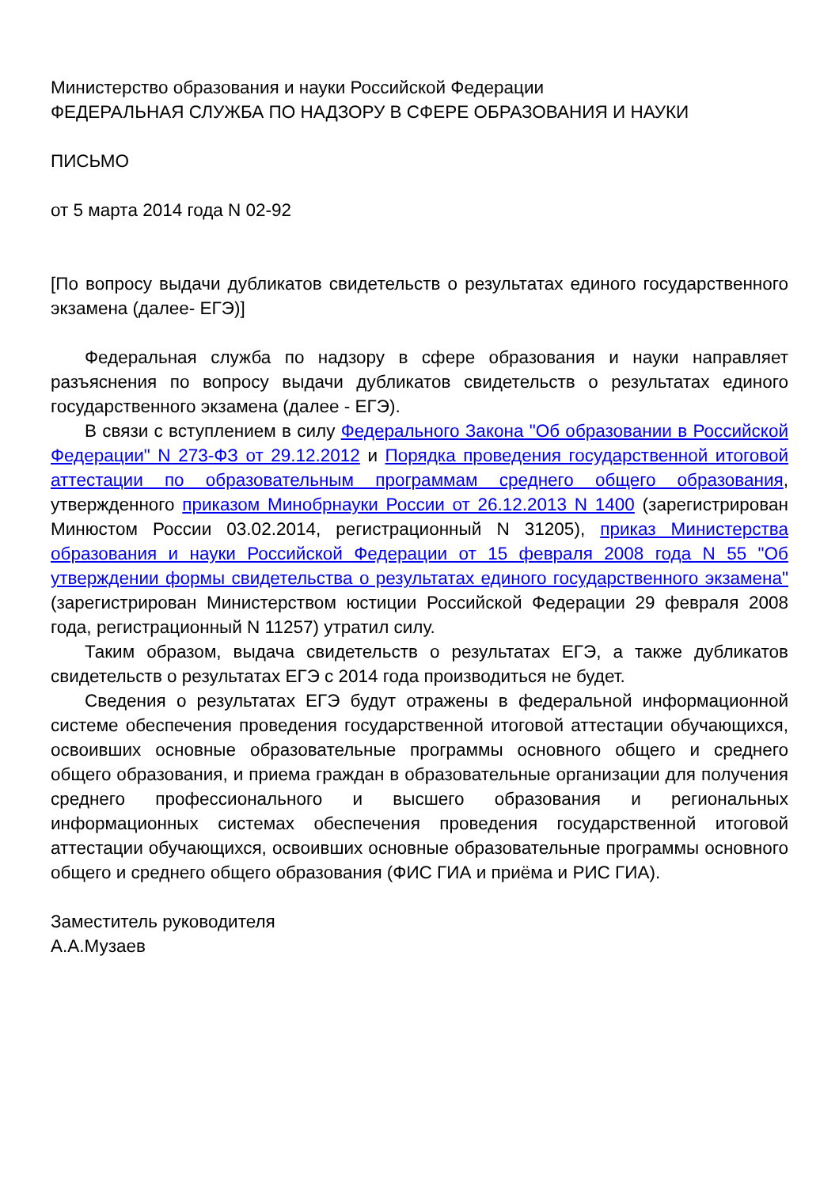Министерство образования и науки Российской Федерации
ФЕДЕРАЛЬНАЯ СЛУЖБА ПО НАДЗОРУ В СФЕРЕ ОБРАЗОВАНИЯ И НАУКИ
ПИСЬМО
от 5 марта 2014 года N 02-92
[По вопросу выдачи дубликатов свидетельств о результатах единого государственного экзамена (далее- ЕГЭ)]
Федеральная служба по надзору в сфере образования и науки направляет разъяснения по вопросу выдачи дубликатов свидетельств о результатах единого государственного экзамена (далее - ЕГЭ).
В связи с вступлением в силу Федерального Закона "Об образовании в Российской Федерации" N 273-ФЗ от 29.12.2012 и Порядка проведения государственной итоговой аттестации по образовательным программам среднего общего образования, утвержденного приказом Минобрнауки России от 26.12.2013 N 1400 (зарегистрирован Минюстом России 03.02.2014, регистрационный N 31205), приказ Министерства образования и науки Российской Федерации от 15 февраля 2008 года N 55 "Об утверждении формы свидетельства о результатах единого государственного экзамена" (зарегистрирован Министерством юстиции Российской Федерации 29 февраля 2008 года, регистрационный N 11257) утратил силу.
Таким образом, выдача свидетельств о результатах ЕГЭ, а также дубликатов свидетельств о результатах ЕГЭ с 2014 года производиться не будет.
Сведения о результатах ЕГЭ будут отражены в федеральной информационной системе обеспечения проведения государственной итоговой аттестации обучающихся, освоивших основные образовательные программы основного общего и среднего общего образования, и приема граждан в образовательные организации для получения среднего профессионального и высшего образования и региональных информационных системах обеспечения проведения государственной итоговой аттестации обучающихся, освоивших основные образовательные программы основного общего и среднего общего образования (ФИС ГИА и приёма и РИС ГИА).
Заместитель руководителя
А.А.Музаев